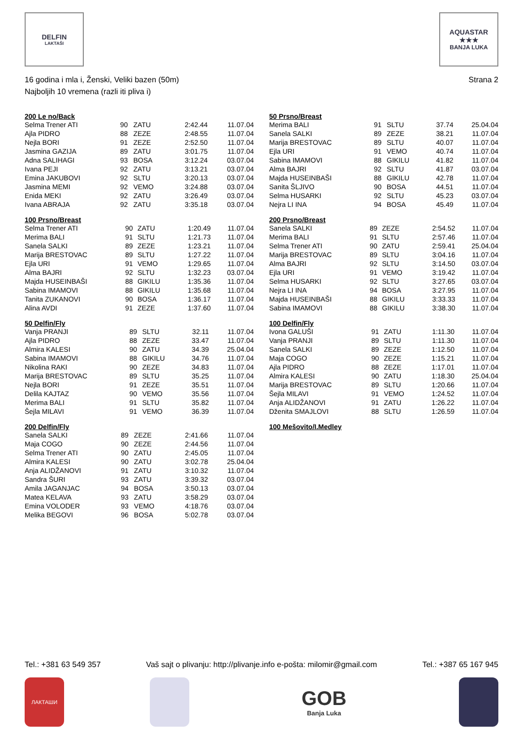DELFIN
LAKTAŠI
AQUASTAR
★★★
BANJA LUKA
16 godina i mla i, Ženski, Veliki bazen (50m)
Najboljih 10 vremena (razli iti pliva i)
Strana 2
| 200 Le no/Back | | | | |
| --- | --- | --- | --- | --- |
| Selma Trener ATI | 90 | ZATU | 2:42.44 | 11.07.04 |
| Ajla PIDRO | 88 | ZEZE | 2:48.55 | 11.07.04 |
| Nejla BORI | 91 | ZEZE | 2:52.50 | 11.07.04 |
| Jasmina GAZIJA | 89 | ZATU | 3:01.75 | 11.07.04 |
| Adna SALIHAGI | 93 | BOSA | 3:12.24 | 03.07.04 |
| Ivana PEJI | 92 | ZATU | 3:13.21 | 03.07.04 |
| Emina JAKUBOVI | 92 | SLTU | 3:20.13 | 03.07.04 |
| Jasmina MEMI | 92 | VEMO | 3:24.88 | 03.07.04 |
| Enida MEKI | 92 | ZATU | 3:26.49 | 03.07.04 |
| Ivana ABRAJA | 92 | ZATU | 3:35.18 | 03.07.04 |
| 100 Prsno/Breast | | | | |
| --- | --- | --- | --- | --- |
| Selma Trener ATI | 90 | ZATU | 1:20.49 | 11.07.04 |
| Merima BALI | 91 | SLTU | 1:21.73 | 11.07.04 |
| Sanela SALKI | 89 | ZEZE | 1:23.21 | 11.07.04 |
| Marija BRESTOVAC | 89 | SLTU | 1:27.22 | 11.07.04 |
| Ejla URI | 91 | VEMO | 1:29.65 | 11.07.04 |
| Alma BAJRI | 92 | SLTU | 1:32.23 | 03.07.04 |
| Majda HUSEINBAŠI | 88 | GIKILU | 1:35.36 | 11.07.04 |
| Sabina IMAMOVI | 88 | GIKILU | 1:35.68 | 11.07.04 |
| Tanita ZUKANOVI | 90 | BOSA | 1:36.17 | 11.07.04 |
| Alina AVDI | 91 | ZEZE | 1:37.60 | 11.07.04 |
| 50 Delfin/Fly | | | | |
| --- | --- | --- | --- | --- |
| Vanja PRANJI | 89 | SLTU | 32.11 | 11.07.04 |
| Ajla PIDRO | 88 | ZEZE | 33.47 | 11.07.04 |
| Almira KALESI | 90 | ZATU | 34.39 | 25.04.04 |
| Sabina IMAMOVI | 88 | GIKILU | 34.76 | 11.07.04 |
| Nikolina RAKI | 90 | ZEZE | 34.83 | 11.07.04 |
| Marija BRESTOVAC | 89 | SLTU | 35.25 | 11.07.04 |
| Nejla BORI | 91 | ZEZE | 35.51 | 11.07.04 |
| Delila KAJTAZ | 90 | VEMO | 35.56 | 11.07.04 |
| Merima BALI | 91 | SLTU | 35.82 | 11.07.04 |
| Šejla MILAVI | 91 | VEMO | 36.39 | 11.07.04 |
| 200 Delfin/Fly | | | | |
| --- | --- | --- | --- | --- |
| Sanela SALKI | 89 | ZEZE | 2:41.66 | 11.07.04 |
| Maja COGO | 90 | ZEZE | 2:44.56 | 11.07.04 |
| Selma Trener ATI | 90 | ZATU | 2:45.05 | 11.07.04 |
| Almira KALESI | 90 | ZATU | 3:02.78 | 25.04.04 |
| Anja ALIDŽANOVI | 91 | ZATU | 3:10.32 | 11.07.04 |
| Sandra ŠURI | 93 | ZATU | 3:39.32 | 03.07.04 |
| Amila JAGANJAC | 94 | BOSA | 3:50.13 | 03.07.04 |
| Matea KELAVA | 93 | ZATU | 3:58.29 | 03.07.04 |
| Emina VOLODER | 93 | VEMO | 4:18.76 | 03.07.04 |
| Melika BEGOVI | 96 | BOSA | 5:02.78 | 03.07.04 |
| 50 Prsno/Breast | | | | |
| --- | --- | --- | --- | --- |
| Merima BALI | 91 | SLTU | 37.74 | 25.04.04 |
| Sanela SALKI | 89 | ZEZE | 38.21 | 11.07.04 |
| Marija BRESTOVAC | 89 | SLTU | 40.07 | 11.07.04 |
| Ejla URI | 91 | VEMO | 40.74 | 11.07.04 |
| Sabina IMAMOVI | 88 | GIKILU | 41.82 | 11.07.04 |
| Alma BAJRI | 92 | SLTU | 41.87 | 03.07.04 |
| Majda HUSEINBAŠI | 88 | GIKILU | 42.78 | 11.07.04 |
| Sanita ŠLJIVO | 90 | BOSA | 44.51 | 11.07.04 |
| Selma HUSARKI | 92 | SLTU | 45.23 | 03.07.04 |
| Nejra LI INA | 94 | BOSA | 45.49 | 11.07.04 |
| 200 Prsno/Breast | | | | |
| --- | --- | --- | --- | --- |
| Sanela SALKI | 89 | ZEZE | 2:54.52 | 11.07.04 |
| Merima BALI | 91 | SLTU | 2:57.46 | 11.07.04 |
| Selma Trener ATI | 90 | ZATU | 2:59.41 | 25.04.04 |
| Marija BRESTOVAC | 89 | SLTU | 3:04.16 | 11.07.04 |
| Alma BAJRI | 92 | SLTU | 3:14.50 | 03.07.04 |
| Ejla URI | 91 | VEMO | 3:19.42 | 11.07.04 |
| Selma HUSARKI | 92 | SLTU | 3:27.65 | 03.07.04 |
| Nejra LI INA | 94 | BOSA | 3:27.95 | 11.07.04 |
| Majda HUSEINBAŠI | 88 | GIKILU | 3:33.33 | 11.07.04 |
| Sabina IMAMOVI | 88 | GIKILU | 3:38.30 | 11.07.04 |
| 100 Delfin/Fly | | | | |
| --- | --- | --- | --- | --- |
| Ivona GALUŠI | 91 | ZATU | 1:11.30 | 11.07.04 |
| Vanja PRANJI | 89 | SLTU | 1:11.30 | 11.07.04 |
| Sanela SALKI | 89 | ZEZE | 1:12.50 | 11.07.04 |
| Maja COGO | 90 | ZEZE | 1:15.21 | 11.07.04 |
| Ajla PIDRO | 88 | ZEZE | 1:17.01 | 11.07.04 |
| Almira KALESI | 90 | ZATU | 1:18.30 | 25.04.04 |
| Marija BRESTOVAC | 89 | SLTU | 1:20.66 | 11.07.04 |
| Šejla MILAVI | 91 | VEMO | 1:24.52 | 11.07.04 |
| Anja ALIDŽANOVI | 91 | ZATU | 1:26.22 | 11.07.04 |
| Dženita SMAJLOVI | 88 | SLTU | 1:26.59 | 11.07.04 |
| 100 Mešovito/I.Medley |
| --- |
Tel.: +381 63 549 357 Vaš sajt o plivanju: http://plivanje.info e-pošta: milomir@gmail.com Tel.: +387 65 167 945
ЛАКТАШИ
GOB
Banja Luka